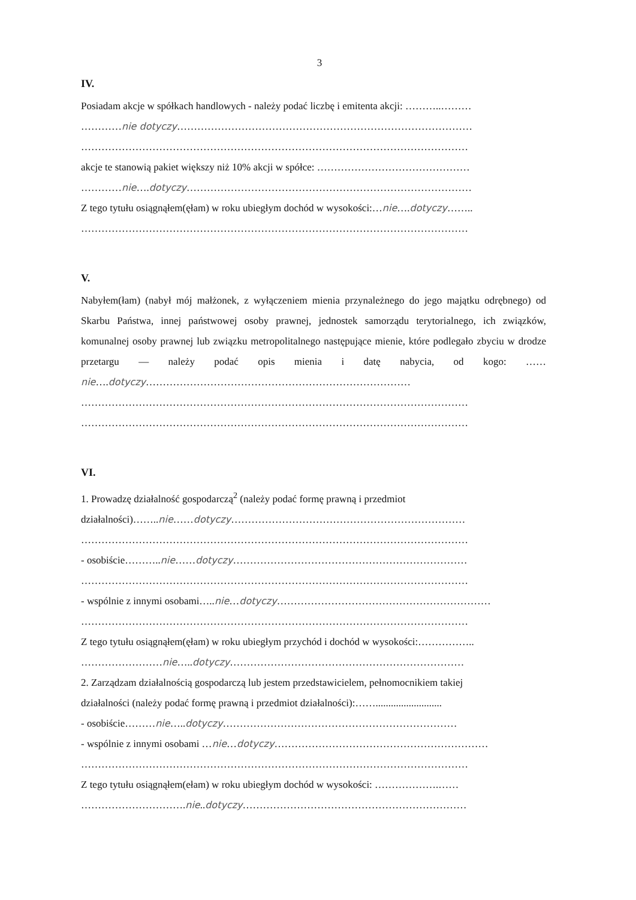3
IV.
Posiadam akcje w spółkach handlowych - należy podać liczbę i emitenta akcji: ………..………
…………nie dotyczy……………………………………………………………………………
……………………………………………………………………………………………………
akcje te stanowią pakiet większy niż 10% akcji w spółce: ………………………………………
…………nie….dotyczy…………………………………………………………………………
Z tego tytułu osiągnąłem(ęłam) w roku ubiegłym dochód w wysokości:…nie….dotyczy……..
……………………………………………………………………………………………………
V.
Nabyłem(łam) (nabył mój małżonek, z wyłączeniem mienia przynależnego do jego majątku odrębnego) od Skarbu Państwa, innej państwowej osoby prawnej, jednostek samorządu terytorialnego, ich związków, komunalnej osoby prawnej lub związku metropolitalnego następujące mienie, które podlegało zbyciu w drodze przetargu — należy podać opis mienia i datę nabycia, od kogo: ……nie….dotyczy……………………………………………………………………
……………………………………………………………………………………………………
……………………………………………………………………………………………………
VI.
1. Prowadzę działalność gospodarczą<sup>2</sup> (należy podać formę prawną i przedmiot
działalności)……..nie……dotyczy……………………………………………………………
……………………………………………………………………………………………………
- osobiście………..nie……dotyczy……………………………………………………………
……………………………………………………………………………………………………
- wspólnie z innymi osobami…..nie…dotyczy………………………………………………………
……………………………………………………………………………………………………
Z tego tytułu osiągnąłem(ęłam) w roku ubiegłym przychód i dochód w wysokości:……………..
……………………nie…..dotyczy……………………………………………………………
2. Zarządzam działalnością gospodarczą lub jestem przedstawicielem, pełnomocnikiem takiej
działalności (należy podać formę prawną i przedmiot działalności):……..........................
- osobiście………nie…..dotyczy……………………………………………………………
- wspólnie z innymi osobami …nie…dotyczy………………………………………………………
……………………………………………………………………………………………………
Z tego tytułu osiągnąłem(ełam) w roku ubiegłym dochód w wysokości: ……………….……
………………………….nie..dotyczy…………………………………………………………